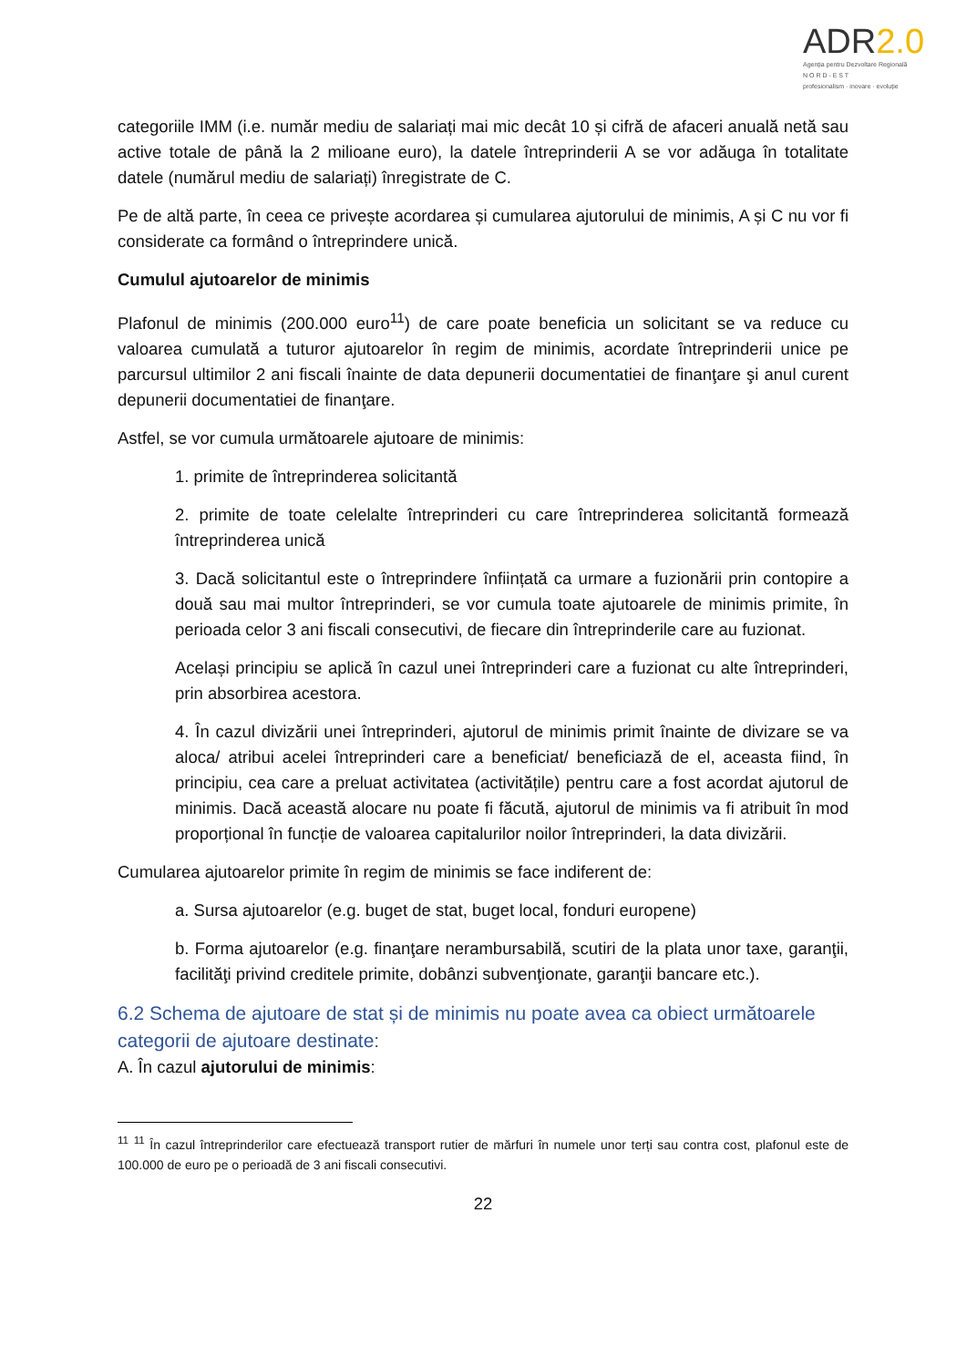ADR2.0
Agenția pentru Dezvoltare Regională
N O R D - E S T
profesionalism · inovare · evoluție
categoriile IMM (i.e. număr mediu de salariați mai mic decât 10 și cifră de afaceri anuală netă sau active totale de până la 2 milioane euro), la datele întreprinderii A se vor adăuga în totalitate datele (numărul mediu de salariați) înregistrate de C.
Pe de altă parte, în ceea ce privește acordarea și cumularea ajutorului de minimis, A și C nu vor fi considerate ca formând o întreprindere unică.
Cumulul ajutoarelor de minimis
Plafonul de minimis (200.000 euro<sup>11</sup>) de care poate beneficia un solicitant se va reduce cu valoarea cumulată a tuturor ajutoarelor în regim de minimis, acordate întreprinderii unice pe parcursul ultimilor 2 ani fiscali înainte de data depunerii documentatiei de finanţare şi anul curent depunerii documentatiei de finanţare.
Astfel, se vor cumula următoarele ajutoare de minimis:
1. primite de întreprinderea solicitantă
2. primite de toate celelalte întreprinderi cu care întreprinderea solicitantă formează întreprinderea unică
3. Dacă solicitantul este o întreprindere înființată ca urmare a fuzionării prin contopire a două sau mai multor întreprinderi, se vor cumula toate ajutoarele de minimis primite, în perioada celor 3 ani fiscali consecutivi, de fiecare din întreprinderile care au fuzionat.
Același principiu se aplică în cazul unei întreprinderi care a fuzionat cu alte întreprinderi, prin absorbirea acestora.
4. În cazul divizării unei întreprinderi, ajutorul de minimis primit înainte de divizare se va aloca/ atribui acelei întreprinderi care a beneficiat/ beneficiază de el, aceasta fiind, în principiu, cea care a preluat activitatea (activitățile) pentru care a fost acordat ajutorul de minimis. Dacă această alocare nu poate fi făcută, ajutorul de minimis va fi atribuit în mod proporțional în funcție de valoarea capitalurilor noilor întreprinderi, la data divizării.
Cumularea ajutoarelor primite în regim de minimis se face indiferent de:
a. Sursa ajutoarelor (e.g. buget de stat, buget local, fonduri europene)
b. Forma ajutoarelor (e.g. finanţare nerambursabilă, scutiri de la plata unor taxe, garanţii, facilităţi privind creditele primite, dobânzi subvenţionate, garanţii bancare etc.).
6.2 Schema de ajutoare de stat și de minimis nu poate avea ca obiect următoarele categorii de ajutoare destinate:
A. În cazul ajutorului de minimis:
<sup>11</sup> <sup>11</sup> În cazul întreprinderilor care efectuează transport rutier de mărfuri în numele unor terți sau contra cost, plafonul este de 100.000 de euro pe o perioadă de 3 ani fiscali consecutivi.
22